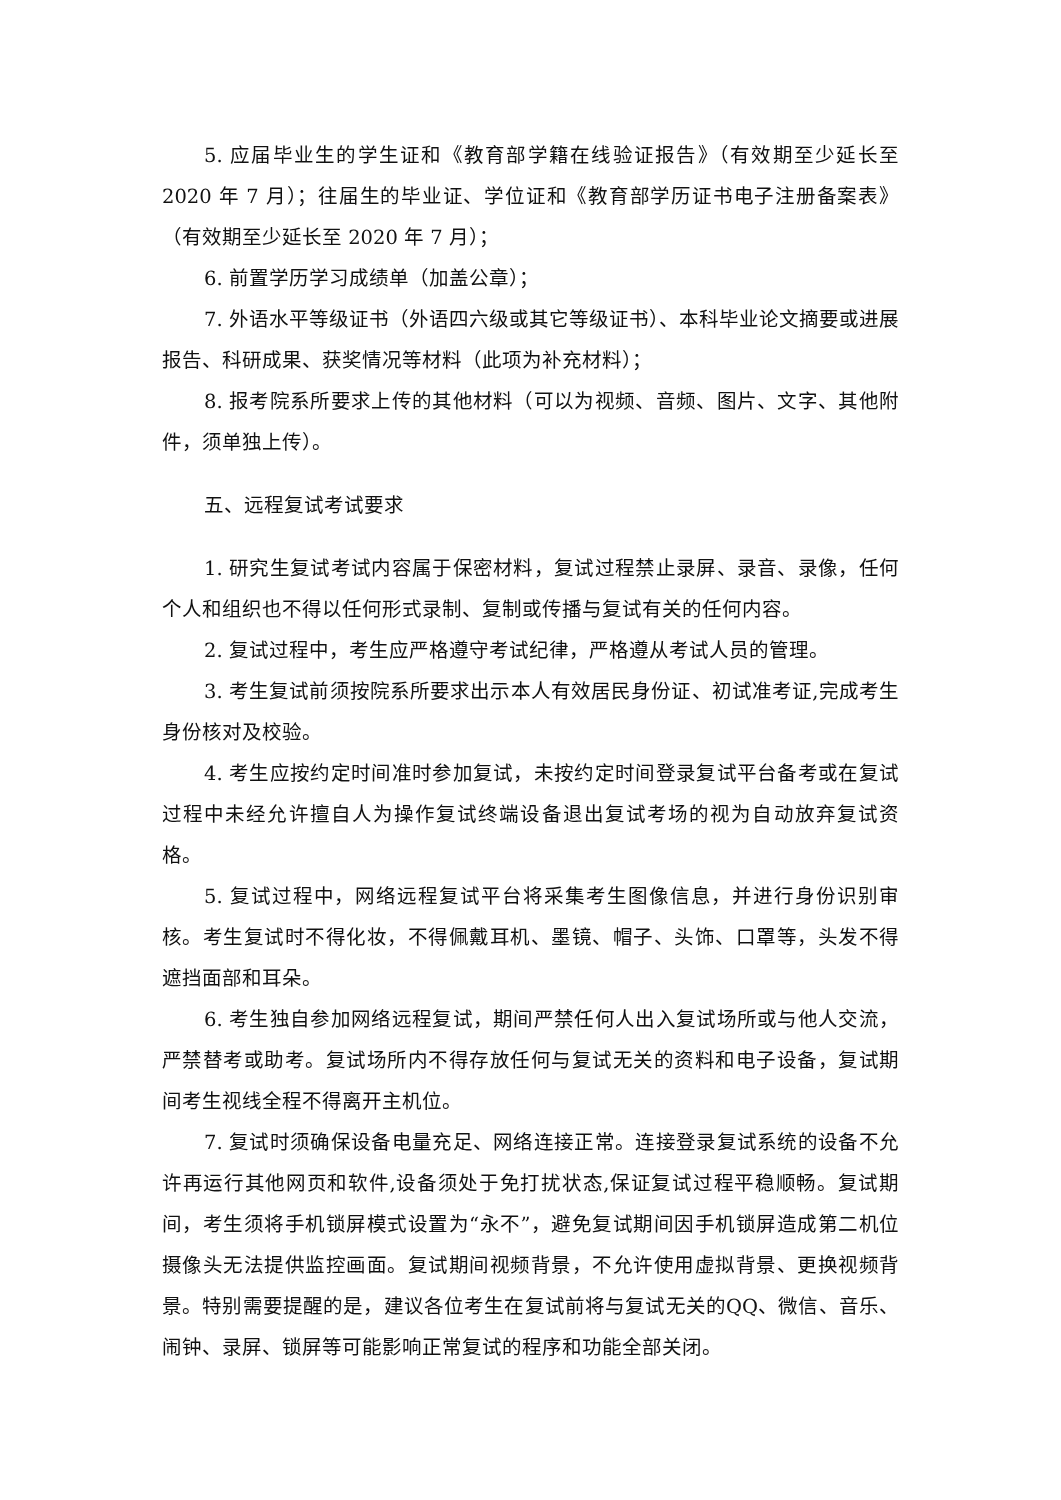5. 应届毕业生的学生证和《教育部学籍在线验证报告》（有效期至少延长至 2020 年 7 月）；往届生的毕业证、学位证和《教育部学历证书电子注册备案表》（有效期至少延长至 2020 年 7 月）；
6. 前置学历学习成绩单（加盖公章）；
7. 外语水平等级证书（外语四六级或其它等级证书）、本科毕业论文摘要或进展报告、科研成果、获奖情况等材料（此项为补充材料）；
8. 报考院系所要求上传的其他材料（可以为视频、音频、图片、文字、其他附件，须单独上传）。
五、远程复试考试要求
1. 研究生复试考试内容属于保密材料，复试过程禁止录屏、录音、录像，任何个人和组织也不得以任何形式录制、复制或传播与复试有关的任何内容。
2. 复试过程中，考生应严格遵守考试纪律，严格遵从考试人员的管理。
3. 考生复试前须按院系所要求出示本人有效居民身份证、初试准考证,完成考生身份核对及校验。
4. 考生应按约定时间准时参加复试，未按约定时间登录复试平台备考或在复试过程中未经允许擅自人为操作复试终端设备退出复试考场的视为自动放弃复试资格。
5. 复试过程中，网络远程复试平台将采集考生图像信息，并进行身份识别审核。考生复试时不得化妆，不得佩戴耳机、墨镜、帽子、头饰、口罩等，头发不得遮挡面部和耳朵。
6. 考生独自参加网络远程复试，期间严禁任何人出入复试场所或与他人交流，严禁替考或助考。复试场所内不得存放任何与复试无关的资料和电子设备，复试期间考生视线全程不得离开主机位。
7. 复试时须确保设备电量充足、网络连接正常。连接登录复试系统的设备不允许再运行其他网页和软件,设备须处于免打扰状态,保证复试过程平稳顺畅。复试期间，考生须将手机锁屏模式设置为“永不”，避免复试期间因手机锁屏造成第二机位摄像头无法提供监控画面。复试期间视频背景，不允许使用虚拟背景、更换视频背景。特别需要提醒的是，建议各位考生在复试前将与复试无关的QQ、微信、音乐、闹钟、录屏、锁屏等可能影响正常复试的程序和功能全部关闭。